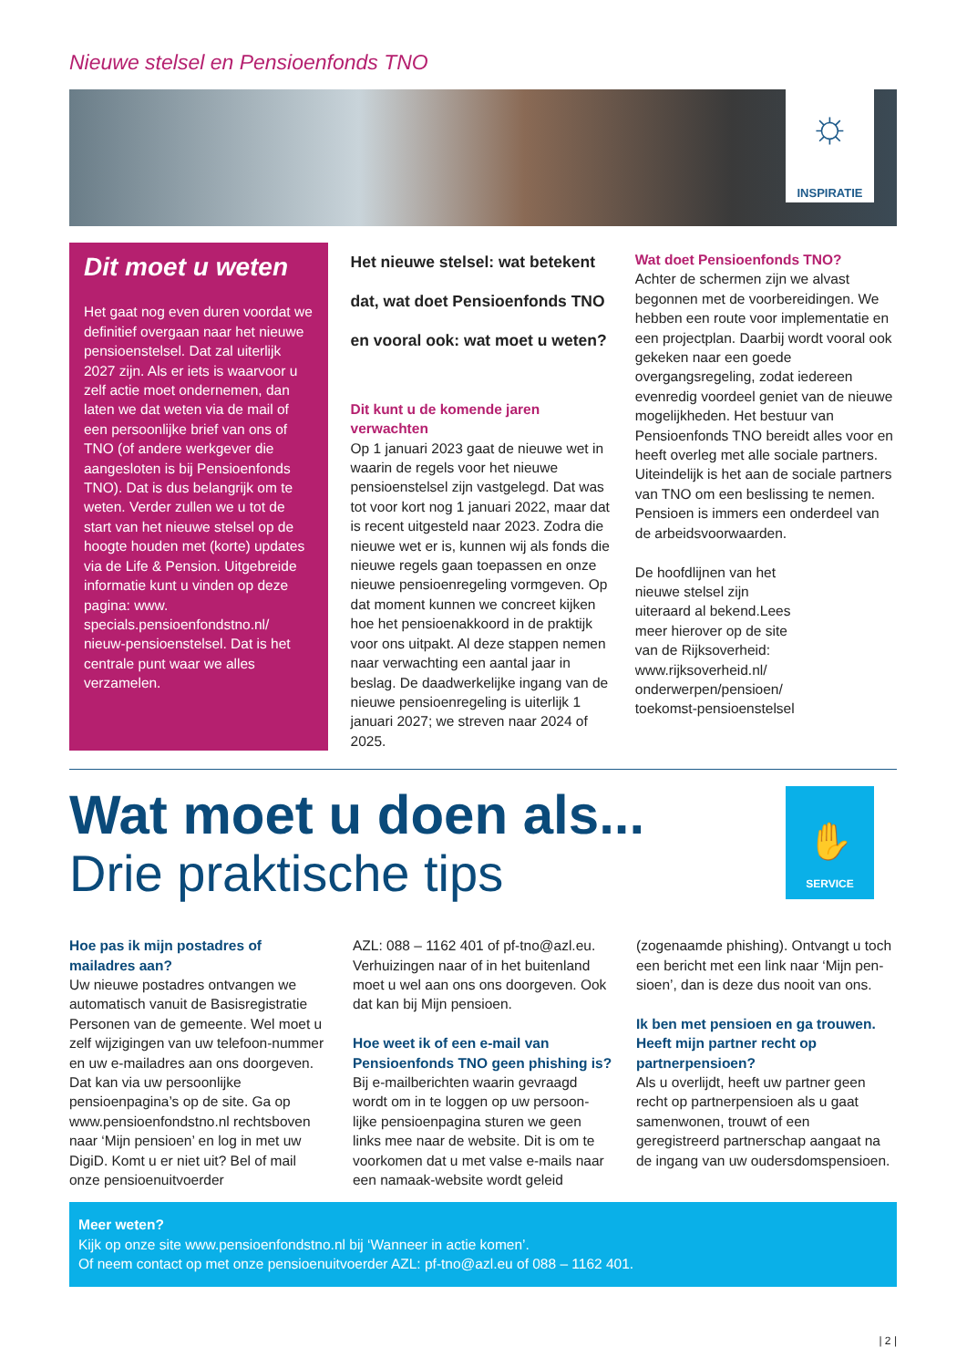Nieuwe stelsel en Pensioenfonds TNO
☼
INSPIRATIE
Dit moet u weten
Het gaat nog even duren voordat we definitief overgaan naar het nieuwe pensioenstelsel. Dat zal uiterlijk 2027 zijn. Als er iets is waarvoor u zelf actie moet ondernemen, dan laten we dat weten via de mail of een persoonlijke brief van ons of TNO (of andere werkgever die aangesloten is bij Pensioenfonds TNO). Dat is dus belangrijk om te weten. Verder zullen we u tot de start van het nieuwe stelsel op de hoogte houden met (korte) updates via de Life & Pension. Uitgebreide informatie kunt u vinden op deze pagina: www. specials.pensioenfondstno.nl/ nieuw-pensioenstelsel. Dat is het centrale punt waar we alles verzamelen.
Het nieuwe stelsel: wat betekent dat, wat doet Pensioenfonds TNO en vooral ook: wat moet u weten?
Dit kunt u de komende jaren verwachten
Op 1 januari 2023 gaat de nieuwe wet in waarin de regels voor het nieuwe pensioenstelsel zijn vastgelegd. Dat was tot voor kort nog 1 januari 2022, maar dat is recent uitgesteld naar 2023. Zodra die nieuwe wet er is, kunnen wij als fonds die nieuwe regels gaan toepassen en onze nieuwe pensioenregeling vormgeven. Op dat moment kunnen we concreet kijken hoe het pensioenakkoord in de praktijk voor ons uitpakt. Al deze stappen nemen naar verwachting een aantal jaar in beslag. De daadwerkelijke ingang van de nieuwe pensioenregeling is uiterlijk 1 januari 2027; we streven naar 2024 of 2025.
Wat doet Pensioenfonds TNO?
Achter de schermen zijn we alvast begonnen met de voorbereidingen. We hebben een route voor implementatie en een projectplan. Daarbij wordt vooral ook gekeken naar een goede overgangsregeling, zodat iedereen evenredig voordeel geniet van de nieuwe mogelijkheden. Het bestuur van Pensioenfonds TNO bereidt alles voor en heeft overleg met alle sociale partners. Uiteindelijk is het aan de sociale partners van TNO om een beslissing te nemen. Pensioen is immers een onderdeel van de arbeidsvoorwaarden.
De hoofdlijnen van het nieuwe stelsel zijn uiteraard al bekend.Lees meer hierover op de site van de Rijksoverheid: www.rijksoverheid.nl/ onderwerpen/pensioen/ toekomst-pensioenstelsel
Wat moet u doen als...
Drie praktische tips
✋
SERVICE
Hoe pas ik mijn postadres of mailadres aan?
Uw nieuwe postadres ontvangen we automatisch vanuit de Basisregistratie Personen van de gemeente. Wel moet u zelf wijzigingen van uw telefoon-nummer en uw e-mailadres aan ons doorgeven. Dat kan via uw persoonlijke pensioenpagina’s op de site. Ga op www.pensioenfondstno.nl rechtsboven naar ‘Mijn pensioen’ en log in met uw DigiD. Komt u er niet uit? Bel of mail onze pensioenuitvoerder
AZL: 088 – 1162 401 of pf-tno@azl.eu. Verhuizingen naar of in het buitenland moet u wel aan ons ons doorgeven. Ook dat kan bij Mijn pensioen.
Hoe weet ik of een e-mail van Pensioenfonds TNO geen phishing is?
Bij e-mailberichten waarin gevraagd wordt om in te loggen op uw persoon-lijke pensioenpagina sturen we geen links mee naar de website. Dit is om te voorkomen dat u met valse e-mails naar een namaak-website wordt geleid
(zogenaamde phishing). Ontvangt u toch een bericht met een link naar ‘Mijn pen-sioen’, dan is deze dus nooit van ons.
Ik ben met pensioen en ga trouwen. Heeft mijn partner recht op partnerpensioen?
Als u overlijdt, heeft uw partner geen recht op partnerpensioen als u gaat samenwonen, trouwt of een geregistreerd partnerschap aangaat na de ingang van uw oudersdomspensioen.
Meer weten?
Kijk op onze site www.pensioenfondstno.nl bij ‘Wanneer in actie komen’.
Of neem contact op met onze pensioenuitvoerder AZL: pf-tno@azl.eu of 088 – 1162 401.
| 2 |